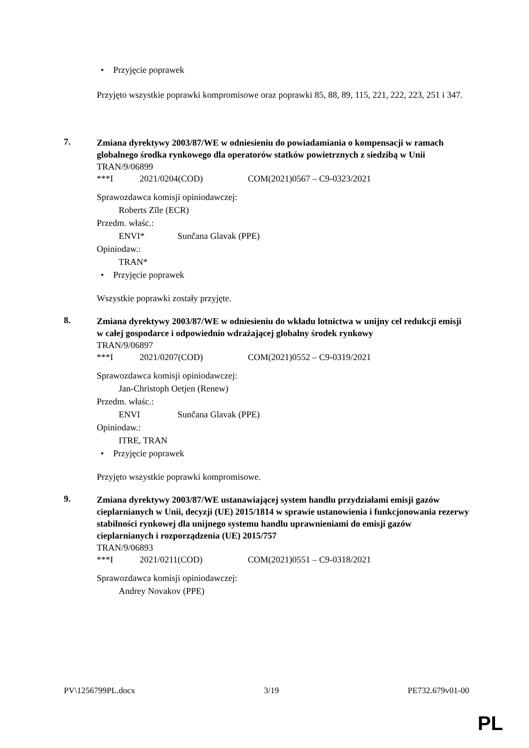• Przyjęcie poprawek
Przyjęto wszystkie poprawki kompromisowe oraz poprawki 85, 88, 89, 115, 221, 222, 223, 251 i 347.
7.
Zmiana dyrektywy 2003/87/WE w odniesieniu do powiadamiania o kompensacji w ramach globalnego środka rynkowego dla operatorów statków powietrznych z siedzibą w Unii
TRAN/9/06899
***I 2021/0204(COD) COM(2021)0567 – C9-0323/2021
Sprawozdawca komisji opiniodawczej:
Roberts Zīle (ECR)
Przedm. właśc.:
ENVI* Sunčana Glavak (PPE)
Opiniodaw.:
TRAN*
• Przyjęcie poprawek
Wszystkie poprawki zostały przyjęte.
8.
Zmiana dyrektywy 2003/87/WE w odniesieniu do wkładu lotnictwa w unijny cel redukcji emisji w całej gospodarce i odpowiednio wdrażającej globalny środek rynkowy
TRAN/9/06897
***I 2021/0207(COD) COM(2021)0552 – C9-0319/2021
Sprawozdawca komisji opiniodawczej:
Jan-Christoph Oetjen (Renew)
Przedm. właśc.:
ENVI Sunčana Glavak (PPE)
Opiniodaw.:
ITRE, TRAN
• Przyjęcie poprawek
Przyjęto wszystkie poprawki kompromisowe.
9.
Zmiana dyrektywy 2003/87/WE ustanawiającej system handlu przydziałami emisji gazów cieplarnianych w Unii, decyzji (UE) 2015/1814 w sprawie ustanowienia i funkcjonowania rezerwy stabilności rynkowej dla unijnego systemu handlu uprawnieniami do emisji gazów cieplarnianych i rozporządzenia (UE) 2015/757
TRAN/9/06893
***I 2021/0211(COD) COM(2021)0551 – C9-0318/2021
Sprawozdawca komisji opiniodawczej:
Andrey Novakov (PPE)
PV\1256799PL.docx 3/19 PE732.679v01-00
PL